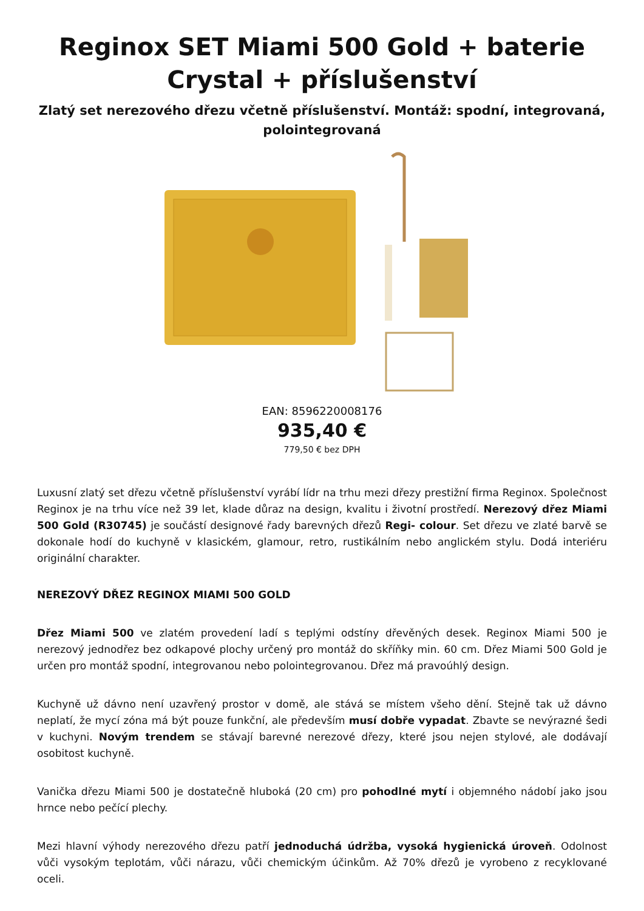Reginox SET Miami 500 Gold + baterie Crystal + příslušenství
Zlatý set nerezového dřezu včetně příslušenství. Montáž: spodní, integrovaná, polointegrovaná
EAN: 8596220008176
935,40 €
779,50 € bez DPH
Luxusní zlatý set dřezu včetně příslušenství vyrábí lídr na trhu mezi dřezy prestižní firma Reginox. Společnost Reginox je na trhu více než 39 let, klade důraz na design, kvalitu i životní prostředí. Nerezový dřez Miami 500 Gold (R30745) je součástí designové řady barevných dřezů Regi- colour. Set dřezu ve zlaté barvě se dokonale hodí do kuchyně v klasickém, glamour, retro, rustikálním nebo anglickém stylu. Dodá interiéru originální charakter.
NEREZOVÝ DŘEZ REGINOX MIAMI 500 GOLD
Dřez Miami 500 ve zlatém provedení ladí s teplými odstíny dřevěných desek. Reginox Miami 500 je nerezový jednodřez bez odkapové plochy určený pro montáž do skříňky min. 60 cm. Dřez Miami 500 Gold je určen pro montáž spodní, integrovanou nebo polointegrovanou. Dřez má pravoúhlý design.
Kuchyně už dávno není uzavřený prostor v domě, ale stává se místem všeho dění. Stejně tak už dávno neplatí, že mycí zóna má být pouze funkční, ale především musí dobře vypadat. Zbavte se nevýrazné šedi v kuchyni. Novým trendem se stávají barevné nerezové dřezy, které jsou nejen stylové, ale dodávají osobitost kuchyně.
Vanička dřezu Miami 500 je dostatečně hluboká (20 cm) pro pohodlné mytí i objemného nádobí jako jsou hrnce nebo pečící plechy.
Mezi hlavní výhody nerezového dřezu patří jednoduchá údržba, vysoká hygienická úroveň. Odolnost vůči vysokým teplotám, vůči nárazu, vůči chemickým účinkům. Až 70% dřezů je vyrobeno z recyklované oceli.